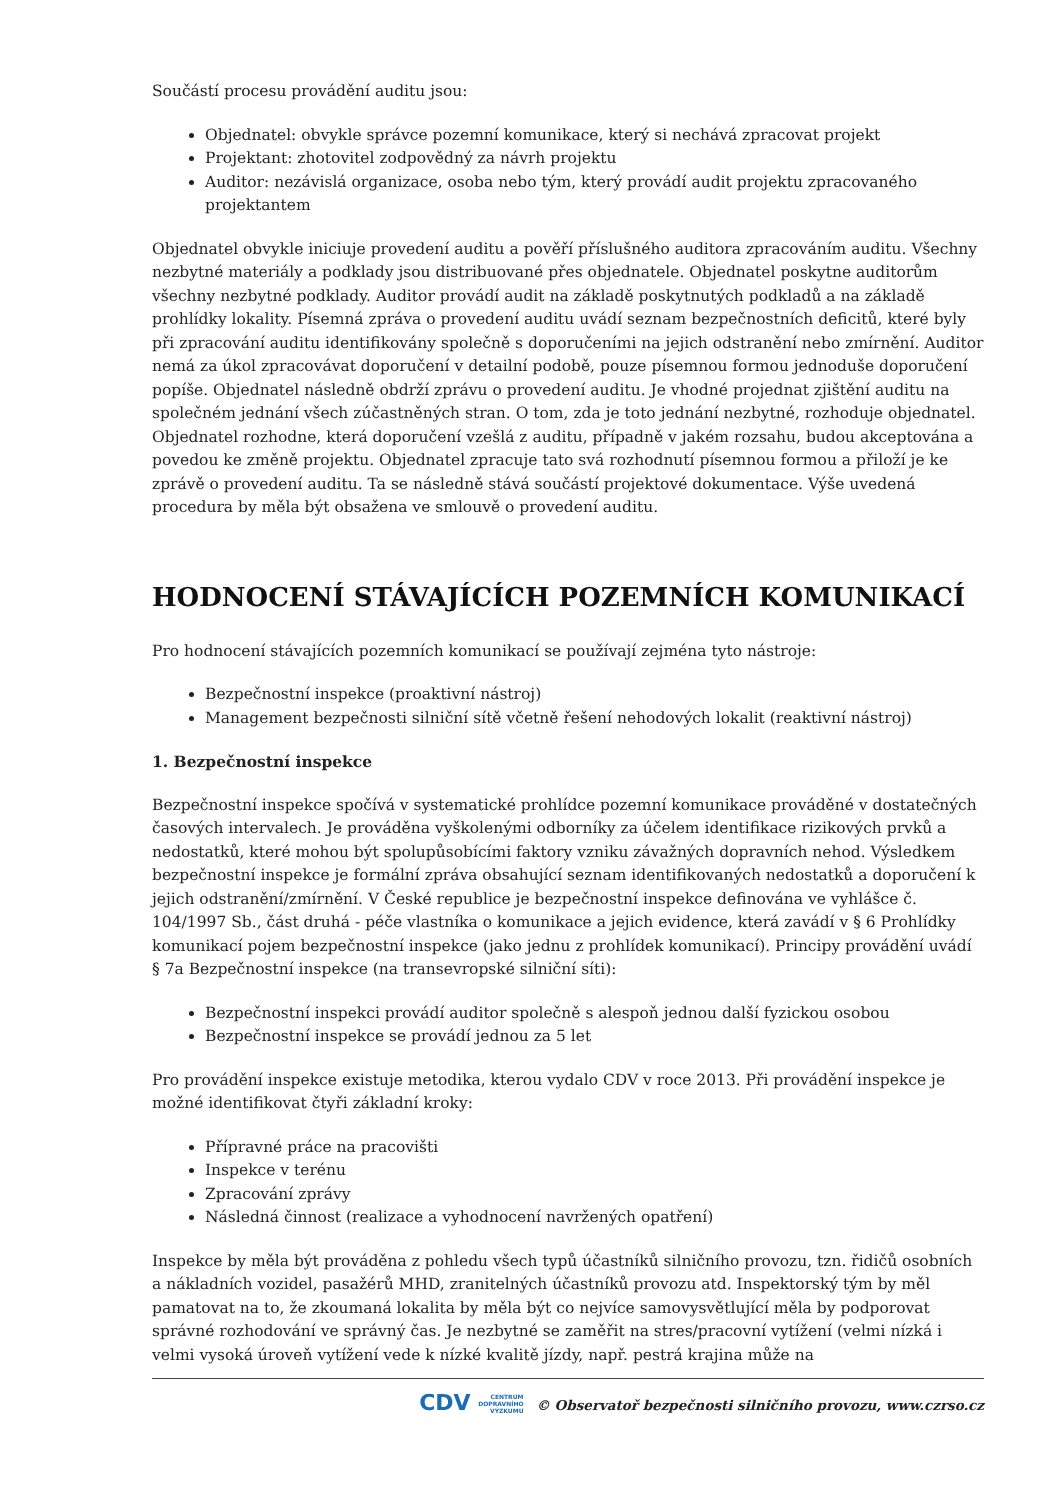Součástí procesu provádění auditu jsou:
Objednatel: obvykle správce pozemní komunikace, který si nechává zpracovat projekt
Projektant: zhotovitel zodpovědný za návrh projektu
Auditor: nezávislá organizace, osoba nebo tým, který provádí audit projektu zpracovaného projektantem
Objednatel obvykle iniciuje provedení auditu a pověří příslušného auditora zpracováním auditu. Všechny nezbytné materiály a podklady jsou distribuované přes objednatele. Objednatel poskytne auditorům všechny nezbytné podklady. Auditor provádí audit na základě poskytnutých podkladů a na základě prohlídky lokality. Písemná zpráva o provedení auditu uvádí seznam bezpečnostních deficitů, které byly při zpracování auditu identifikovány společně s doporučeními na jejich odstranění nebo zmírnění. Auditor nemá za úkol zpracovávat doporučení v detailní podobě, pouze písemnou formou jednoduše doporučení popíše. Objednatel následně obdrží zprávu o provedení auditu. Je vhodné projednat zjištění auditu na společném jednání všech zúčastněných stran. O tom, zda je toto jednání nezbytné, rozhoduje objednatel. Objednatel rozhodne, která doporučení vzešlá z auditu, případně v jakém rozsahu, budou akceptována a povedou ke změně projektu. Objednatel zpracuje tato svá rozhodnutí písemnou formou a přiloží je ke zprávě o provedení auditu. Ta se následně stává součástí projektové dokumentace. Výše uvedená procedura by měla být obsažena ve smlouvě o provedení auditu.
HODNOCENÍ STÁVAJÍCÍCH POZEMNÍCH KOMUNIKACÍ
Pro hodnocení stávajících pozemních komunikací se používají zejména tyto nástroje:
Bezpečnostní inspekce (proaktivní nástroj)
Management bezpečnosti silniční sítě včetně řešení nehodových lokalit (reaktivní nástroj)
1. Bezpečnostní inspekce
Bezpečnostní inspekce spočívá v systematické prohlídce pozemní komunikace prováděné v dostatečných časových intervalech. Je prováděna vyškolenými odborníky za účelem identifikace rizikových prvků a nedostatků, které mohou být spolupůsobícími faktory vzniku závažných dopravních nehod. Výsledkem bezpečnostní inspekce je formální zpráva obsahující seznam identifikovaných nedostatků a doporučení k jejich odstranění/zmírnění. V České republice je bezpečnostní inspekce definována ve vyhlášce č. 104/1997 Sb., část druhá - péče vlastníka o komunikace a jejich evidence, která zavádí v § 6 Prohlídky komunikací pojem bezpečnostní inspekce (jako jednu z prohlídek komunikací). Principy provádění uvádí § 7a Bezpečnostní inspekce (na transevropské silniční síti):
Bezpečnostní inspekci provádí auditor společně s alespoň jednou další fyzickou osobou
Bezpečnostní inspekce se provádí jednou za 5 let
Pro provádění inspekce existuje metodika, kterou vydalo CDV v roce 2013. Při provádění inspekce je možné identifikovat čtyři základní kroky:
Přípravné práce na pracovišti
Inspekce v terénu
Zpracování zprávy
Následná činnost (realizace a vyhodnocení navržených opatření)
Inspekce by měla být prováděna z pohledu všech typů účastníků silničního provozu, tzn. řidičů osobních a nákladních vozidel, pasažérů MHD, zranitelných účastníků provozu atd. Inspektorský tým by měl pamatovat na to, že zkoumaná lokalita by měla být co nejvíce samovysvětlující měla by podporovat správné rozhodování ve správný čas. Je nezbytné se zaměřit na stres/pracovní vytížení (velmi nízká i velmi vysoká úroveň vytížení vede k nízké kvalitě jízdy, např. pestrá krajina může na
CDV CENTRUM
DOPRAVNÍHO
VÝZKUMU © Observatoř bezpečnosti silničního provozu, www.czrso.cz